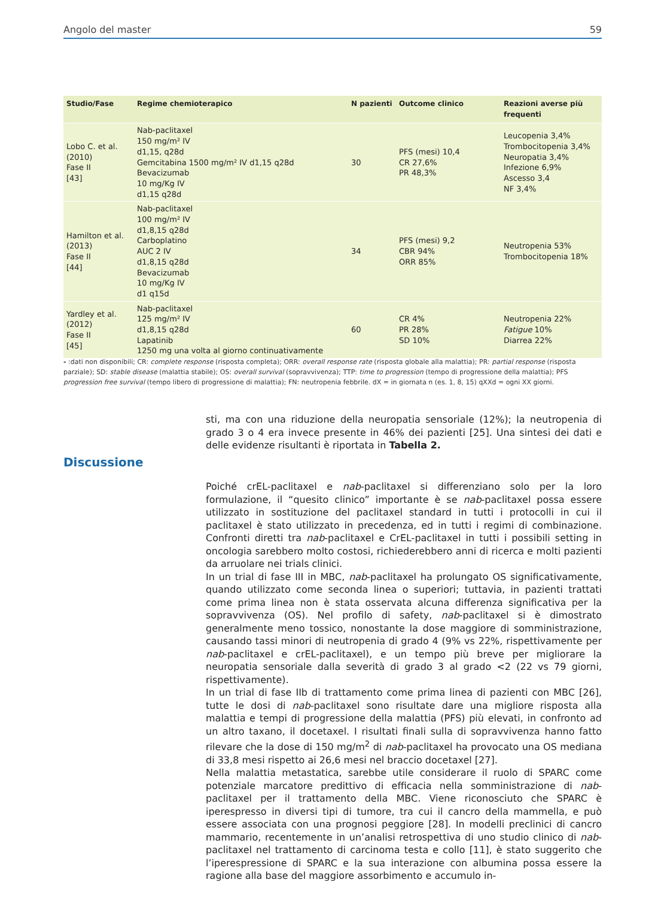Angolo del master 59
| Studio/Fase | Regime chemioterapico | N pazienti | Outcome clinico | Reazioni averse più frequenti |
| --- | --- | --- | --- | --- |
| Lobo C. et al. (2010) Fase II [43] | Nab-paclitaxel 150 mg/m² IV d1,15, q28d Gemcitabina 1500 mg/m² IV d1,15 q28d Bevacizumab 10 mg/Kg IV d1,15 q28d | 30 | PFS (mesi) 10,4 CR 27,6% PR 48,3% | Leucopenia 3,4% Trombocitopenia 3,4% Neuropatia 3,4% Infezione 6,9% Ascesso 3,4 NF 3,4% |
| Hamilton et al. (2013) Fase II [44] | Nab-paclitaxel 100 mg/m² IV d1,8,15 q28d Carboplatino AUC 2 IV d1,8,15 q28d Bevacizumab 10 mg/Kg IV d1 q15d | 34 | PFS (mesi) 9,2 CBR 94% ORR 85% | Neutropenia 53% Trombocitopenia 18% |
| Yardley et al. (2012) Fase II [45] | Nab-paclitaxel 125 mg/m² IV d1,8,15 q28d Lapatinib 1250 mg una volta al giorno continuativamente | 60 | CR 4% PR 28% SD 10% | Neutropenia 22% Fatigue 10% Diarrea 22% |
- :dati non disponibili; CR: complete response (risposta completa); ORR: overall response rate (risposta globale alla malattia); PR: partial response (risposta parziale); SD: stable disease (malattia stabile); OS: overall survival (sopravvivenza); TTP: time to progression (tempo di progressione della malattia); PFS progression free survival (tempo libero di progressione di malattia); FN: neutropenia febbrile. dX = in giornata n (es. 1, 8, 15) qXXd = ogni XX giorni.
sti, ma con una riduzione della neuropatia sensoriale (12%); la neutropenia di grado 3 o 4 era invece presente in 46% dei pazienti [25]. Una sintesi dei dati e delle evidenze risultanti è riportata in Tabella 2.
Discussione
Poiché crEL-paclitaxel e nab-paclitaxel si differenziano solo per la loro formulazione, il “quesito clinico” importante è se nab-paclitaxel possa essere utilizzato in sostituzione del paclitaxel standard in tutti i protocolli in cui il paclitaxel è stato utilizzato in precedenza, ed in tutti i regimi di combinazione. Confronti diretti tra nab-paclitaxel e CrEL-paclitaxel in tutti i possibili setting in oncologia sarebbero molto costosi, richiederebbero anni di ricerca e molti pazienti da arruolare nei trials clinici.
In un trial di fase III in MBC, nab-paclitaxel ha prolungato OS significativamente, quando utilizzato come seconda linea o superiori; tuttavia, in pazienti trattati come prima linea non è stata osservata alcuna differenza significativa per la sopravvivenza (OS). Nel profilo di safety, nab-paclitaxel si è dimostrato generalmente meno tossico, nonostante la dose maggiore di somministrazione, causando tassi minori di neutropenia di grado 4 (9% vs 22%, rispettivamente per nab-paclitaxel e crEL-paclitaxel), e un tempo più breve per migliorare la neuropatia sensoriale dalla severità di grado 3 al grado <2 (22 vs 79 giorni, rispettivamente).
In un trial di fase IIb di trattamento come prima linea di pazienti con MBC [26], tutte le dosi di nab-paclitaxel sono risultate dare una migliore risposta alla malattia e tempi di progressione della malattia (PFS) più elevati, in confronto ad un altro taxano, il docetaxel. I risultati finali sulla di sopravvivenza hanno fatto rilevare che la dose di 150 mg/m<sup>2</sup> di nab-paclitaxel ha provocato una OS mediana di 33,8 mesi rispetto ai 26,6 mesi nel braccio docetaxel [27].
Nella malattia metastatica, sarebbe utile considerare il ruolo di SPARC come potenziale marcatore predittivo di efficacia nella somministrazione di nab-paclitaxel per il trattamento della MBC. Viene riconosciuto che SPARC è iperespresso in diversi tipi di tumore, tra cui il cancro della mammella, e può essere associata con una prognosi peggiore [28]. In modelli preclinici di cancro mammario, recentemente in un’analisi retrospettiva di uno studio clinico di nab-paclitaxel nel trattamento di carcinoma testa e collo [11], è stato suggerito che l’iperespressione di SPARC e la sua interazione con albumina possa essere la ragione alla base del maggiore assorbimento e accumulo in-